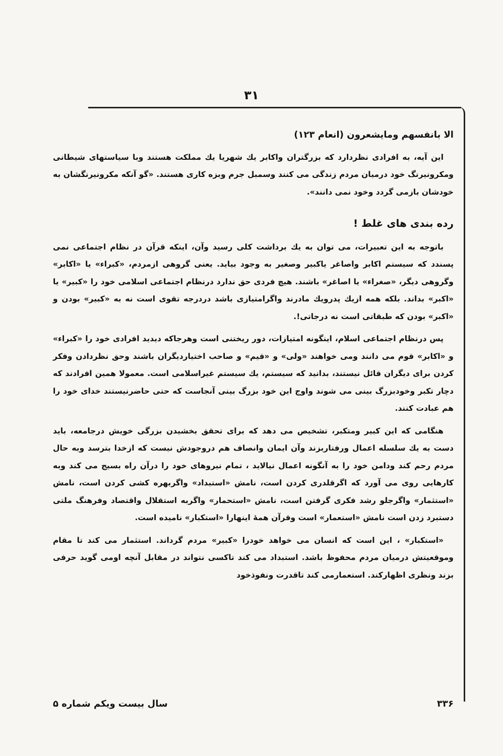۳۱
الا بانفسهم ومایشعرون (انعام ۱۲۳)
این آیه، به افرادی نظردارد که بزرگتران واکابر یك شهریا یك مملکت هستند وبا سیاستهای شیطانی ومکرونیرنگ خود درمیان مردم زندگی می کنند وسمبل جرم وبزه کاری هستند. «گو آنکه مکرونیرنگشان به خودشان بازمی گردد وخود نمی دانند».
رده بندی های غلط !
باتوجه به این تعبیرات، می توان به یك برداشت کلی رسید وآن، اینکه قرآن در نظام اجتماعی نمی پسندد که سیستم اکابر واصاغر یاکبیر وصغیر به وجود بیاید. یعنی گروهی ازمردم، «کبراء» یا «اکابر» وگروهی دیگر، «صغراء» یا اصاغر» باشند. هیچ فردی حق ندارد درنظام اجتماعی اسلامی خود را «کبیر» یا «اکبر» بداند. بلکه همه ازیك پدرویك مادرند واگرامتیازی باشد دردرجه تقوی است نه به «کبیر» بودن و «اکبر» بودن که طبقاتی است نه درجاتی!.
پس درنظام اجتماعی اسلام، اینگونه امتیازات، دور ریختنی است وهرجاکه دیدید افرادی خود را «کبراء» و «اکابر» قوم می دانند ومی خواهند «ولی» و «قیم» و صاحب اختیاردیگران باشند وحق نظردادن وفکر کردن برای دیگران قائل نیستند، بدانید که سیستم، یك سیستم غیراسلامی است. معمولا همین افرادند که دچار تکبر وخودبزرگ بینی می شوند واوج این خود بزرگ بینی آنجاست که حتی حاضرنیستند خدای خود را هم عبادت کنند.
هنگامی که این کبیر ومتکبر، تشخیص می دهد که برای تحقق بخشیدن بزرگی خویش درجامعه، باید دست به یك سلسله اعمال ورفتاربزند وآن ایمان وانصاف هم دروجودش نیست که ازخدا بترسد وبه حال مردم رحم کند ودامن خود را به آنگونه اعمال نیالاید ، تمام نیروهای خود را درآن راه بسیج می کند وبه کارهایی روی می آورد که اگرقلدری کردن است، نامش «استبداد» واگربهره کشی کردن است، نامش «استثمار» واگرجلو رشد فکری گرفتن است، نامش «استحمار» واگربه استقلال واقتصاد وفرهنگ ملتی دستبرد زدن است نامش «استعمار» است وقرآن همهٔ اینهارا «استکبار» نامیده است.
«استکبار» ، این است که انسان می خواهد خودرا «کبیر» مردم گرداند. استثمار می کند تا مقام وموقعیتش درمیان مردم محفوظ باشد. استبداد می کند تاکسی نتواند در مقابل آنچه اومی گوید حرفی بزند ونظری اظهارکند. استعمارمی کند تاقدرت ونفوذخود
۳۳۶ سال بیست ویکم شماره ۵